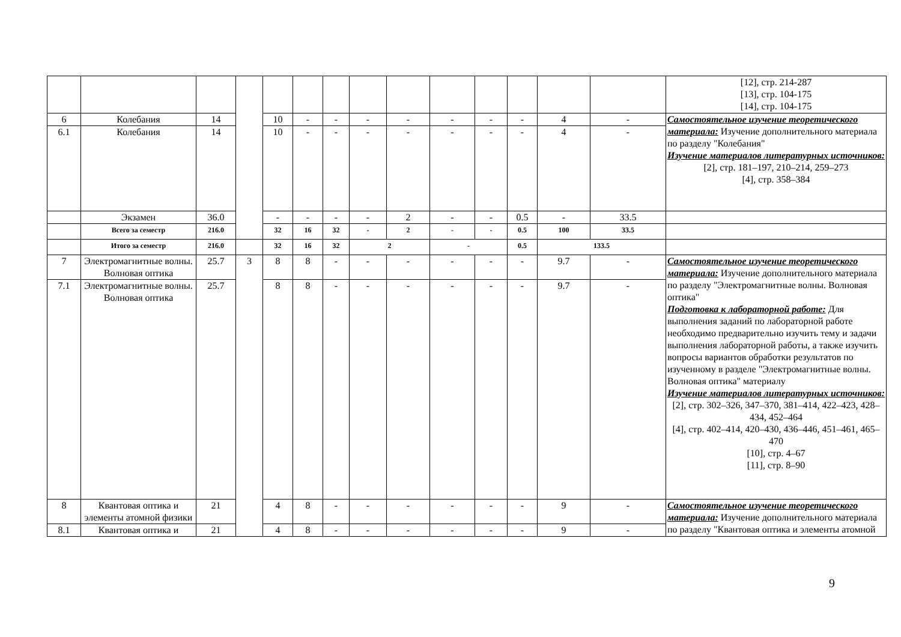| | | | | | | | | | | | | | | [12], стр. 214-287 [13], стр. 104-175 [14], стр. 104-175 |
| 6 | Колебания | 14 | | 10 | - | - | - | - | - | - | - | 4 | - | Самостоятельное изучение теоретического материала: Изучение дополнительного материала по разделу "Колебания" Изучение материалов литературных источников: [2], стр. 181–197, 210–214, 259–273 [4], стр. 358–384 |
| 6.1 | Колебания | 14 | | 10 | - | - | - | - | - | - | - | 4 | - | |
| | Экзамен | 36.0 | | - | - | - | - | 2 | - | - | 0.5 | - | 33.5 | |
| | Всего за семестр | 216.0 | | 32 | 16 | 32 | - | 2 | - | - | 0.5 | 100 | 33.5 | |
| | Итого за семестр | 216.0 | | 32 | 16 | 32 | 2 | | - | | 0.5 | 133.5 | | |
| 7 | Электромагнитные волны. Волновая оптика | 25.7 | 3 | 8 | 8 | - | - | - | - | - | - | 9.7 | - | Самостоятельное изучение теоретического материала: Изучение дополнительного материала по разделу "Электромагнитные волны. Волновая оптика" Подготовка к лабораторной работе: Для выполнения заданий по лабораторной работе необходимо предварительно изучить тему и задачи выполнения лабораторной работы, а также изучить вопросы вариантов обработки результатов по изученному в разделе "Электромагнитные волны. Волновая оптика" материалу Изучение материалов литературных источников: [2], стр. 302–326, 347–370, 381–414, 422–423, 428–434, 452–464 [4], стр. 402–414, 420–430, 436–446, 451–461, 465–470 [10], стр. 4–67 [11], стр. 8–90 |
| 7.1 | Электромагнитные волны. Волновая оптика | 25.7 | | 8 | 8 | - | - | - | - | - | - | 9.7 | - | |
| 8 | Квантовая оптика и элементы атомной физики | 21 | | 4 | 8 | - | - | - | - | - | - | 9 | - | Самостоятельное изучение теоретического материала: Изучение дополнительного материала по разделу "Квантовая оптика и элементы атомной |
| 8.1 | Квантовая оптика и | 21 | | 4 | 8 | - | - | - | - | - | - | 9 | - | |
9